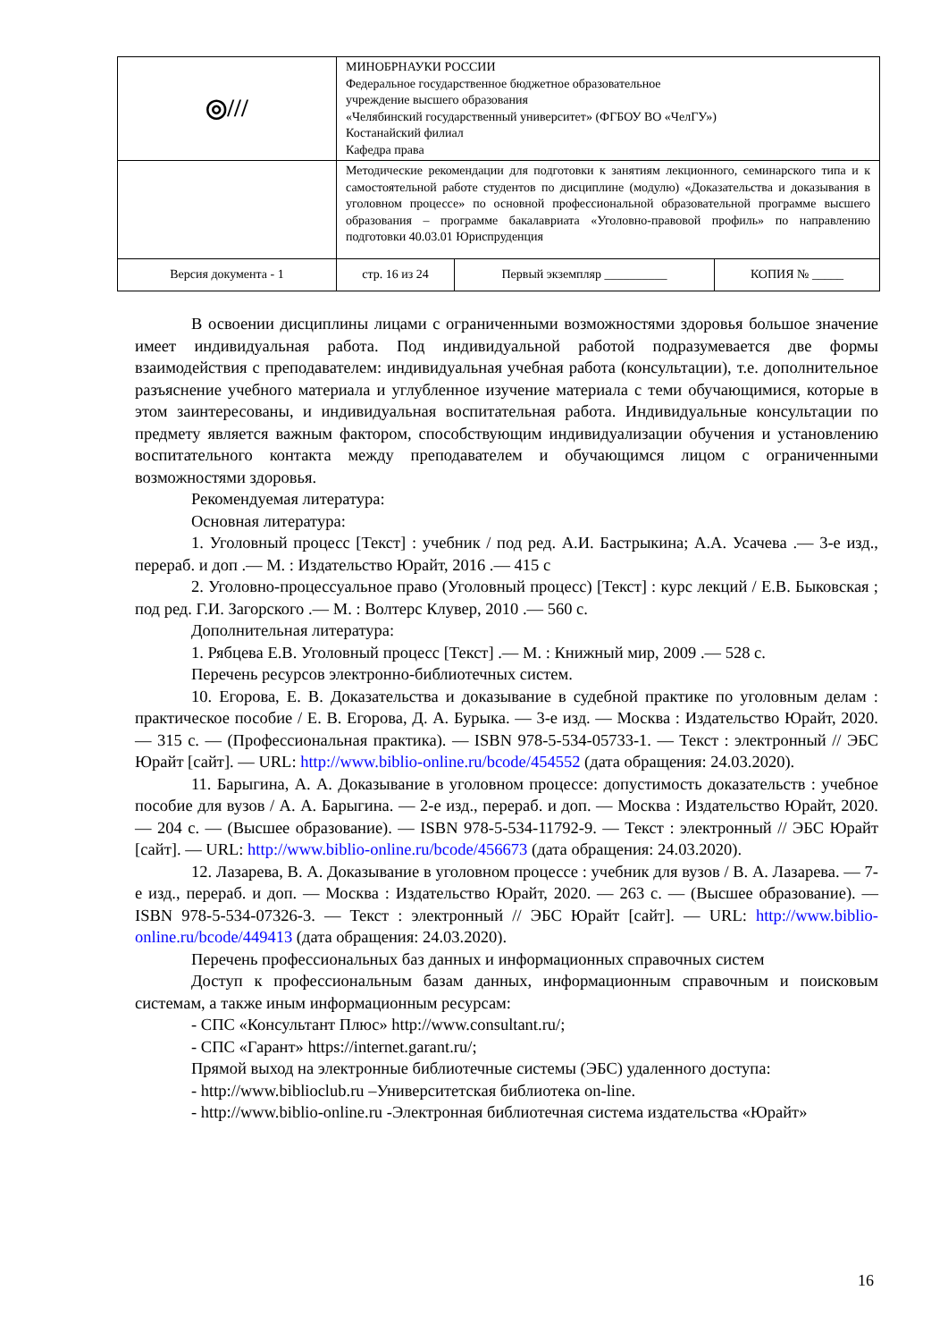| ◎/// | МИНОБРНАУКИ РОССИИ Федеральное государственное бюджетное образовательное учреждение высшего образования «Челябинский государственный университет» (ФГБОУ ВО «ЧелГУ») Костанайский филиал Кафедра права | | |
| | Методические рекомендации для подготовки к занятиям лекционного, семинарского типа и к самостоятельной работе студентов по дисциплине (модулю) «Доказательства и доказывания в уголовном процессе» по основной профессиональной образовательной программе высшего образования – программе бакалавриата «Уголовно-правовой профиль» по направлению подготовки 40.03.01 Юриспруденция | | |
| Версия документа - 1 | стр. 16 из 24 | Первый экземпляр __________ | КОПИЯ № _____ |
В освоении дисциплины лицами с ограниченными возможностями здоровья большое значение имеет индивидуальная работа. Под индивидуальной работой подразумевается две формы взаимодействия с преподавателем: индивидуальная учебная работа (консультации), т.е. дополнительное разъяснение учебного материала и углубленное изучение материала с теми обучающимися, которые в этом заинтересованы, и индивидуальная воспитательная работа. Индивидуальные консультации по предмету является важным фактором, способствующим индивидуализации обучения и установлению воспитательного контакта между преподавателем и обучающимся лицом с ограниченными возможностями здоровья.
Рекомендуемая литература:
Основная литература:
1. Уголовный процесс [Текст] : учебник / под ред. А.И. Бастрыкина; А.А. Усачева .— 3-е изд., перераб. и доп .— М. : Издательство Юрайт, 2016 .— 415 с
2. Уголовно-процессуальное право (Уголовный процесс) [Текст] : курс лекций / Е.В. Быковская ; под ред. Г.И. Загорского .— М. : Волтерс Клувер, 2010 .— 560 с.
Дополнительная литература:
1. Рябцева Е.В. Уголовный процесс [Текст] .— М. : Книжный мир, 2009 .— 528 с.
Перечень ресурсов электронно-библиотечных систем.
10. Егорова, Е. В. Доказательства и доказывание в судебной практике по уголовным делам : практическое пособие / Е. В. Егорова, Д. А. Бурыка. — 3-е изд. — Москва : Издательство Юрайт, 2020. — 315 с. — (Профессиональная практика). — ISBN 978-5-534-05733-1. — Текст : электронный // ЭБС Юрайт [сайт]. — URL: http://www.biblio-online.ru/bcode/454552 (дата обращения: 24.03.2020).
11. Барыгина, А. А. Доказывание в уголовном процессе: допустимость доказательств : учебное пособие для вузов / А. А. Барыгина. — 2-е изд., перераб. и доп. — Москва : Издательство Юрайт, 2020. — 204 с. — (Высшее образование). — ISBN 978-5-534-11792-9. — Текст : электронный // ЭБС Юрайт [сайт]. — URL: http://www.biblio-online.ru/bcode/456673 (дата обращения: 24.03.2020).
12. Лазарева, В. А. Доказывание в уголовном процессе : учебник для вузов / В. А. Лазарева. — 7-е изд., перераб. и доп. — Москва : Издательство Юрайт, 2020. — 263 с. — (Высшее образование). — ISBN 978-5-534-07326-3. — Текст : электронный // ЭБС Юрайт [сайт]. — URL: http://www.biblio-online.ru/bcode/449413 (дата обращения: 24.03.2020).
Перечень профессиональных баз данных и информационных справочных систем
Доступ к профессиональным базам данных, информационным справочным и поисковым системам, а также иным информационным ресурсам:
- СПС «Консультант Плюс» http://www.consultant.ru/;
- СПС «Гарант» https://internet.garant.ru/;
Прямой выход на электронные библиотечные системы (ЭБС) удаленного доступа:
- http://www.biblioclub.ru –Университетская библиотека on-line.
- http://www.biblio-online.ru -Электронная библиотечная система издательства «Юрайт»
16